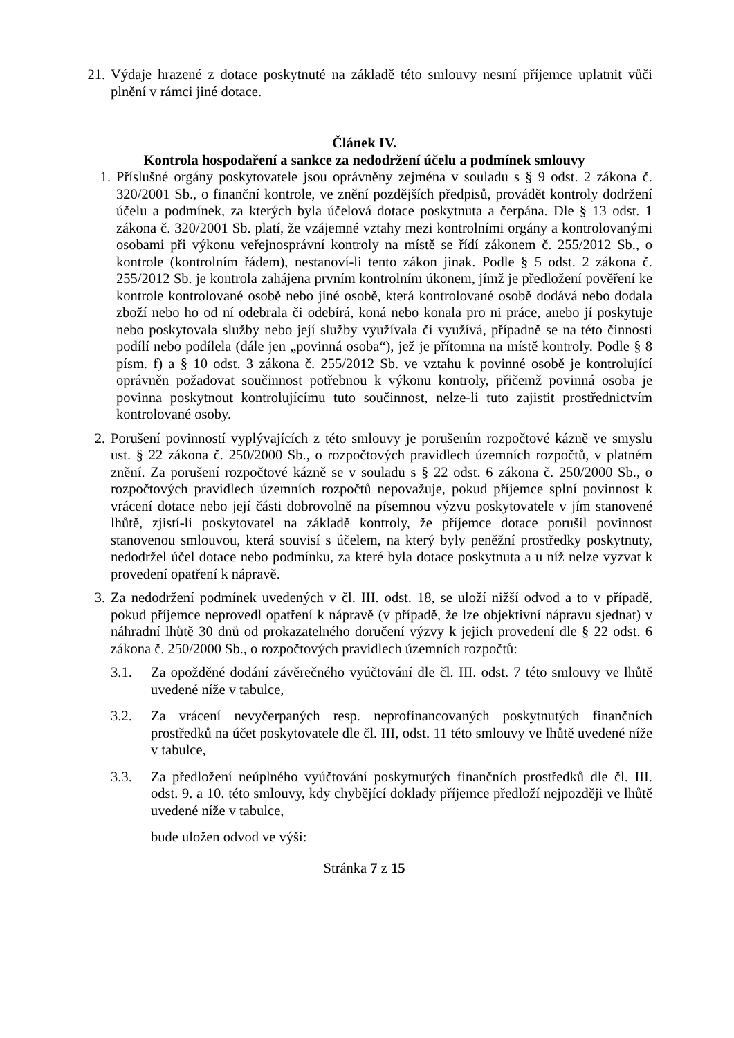21. Výdaje hrazené z dotace poskytnuté na základě této smlouvy nesmí příjemce uplatnit vůči plnění v rámci jiné dotace.
Článek IV.
Kontrola hospodaření a sankce za nedodržení účelu a podmínek smlouvy
1. Příslušné orgány poskytovatele jsou oprávněny zejména v souladu s § 9 odst. 2 zákona č. 320/2001 Sb., o finanční kontrole, ve znění pozdějších předpisů, provádět kontroly dodržení účelu a podmínek, za kterých byla účelová dotace poskytnuta a čerpána. Dle § 13 odst. 1 zákona č. 320/2001 Sb. platí, že vzájemné vztahy mezi kontrolními orgány a kontrolovanými osobami při výkonu veřejnosprávní kontroly na místě se řídí zákonem č. 255/2012 Sb., o kontrole (kontrolním řádem), nestanoví-li tento zákon jinak. Podle § 5 odst. 2 zákona č. 255/2012 Sb. je kontrola zahájena prvním kontrolním úkonem, jímž je předložení pověření ke kontrole kontrolované osobě nebo jiné osobě, která kontrolované osobě dodává nebo dodala zboží nebo ho od ní odebrala či odebírá, koná nebo konala pro ni práce, anebo jí poskytuje nebo poskytovala služby nebo její služby využívala či využívá, případně se na této činnosti podílí nebo podílela (dále jen „povinná osoba“), jež je přítomna na místě kontroly. Podle § 8 písm. f) a § 10 odst. 3 zákona č. 255/2012 Sb. ve vztahu k povinné osobě je kontrolující oprávněn požadovat součinnost potřebnou k výkonu kontroly, přičemž povinná osoba je povinna poskytnout kontrolujícímu tuto součinnost, nelze-li tuto zajistit prostřednictvím kontrolované osoby.
2. Porušení povinností vyplývajících z této smlouvy je porušením rozpočtové kázně ve smyslu ust. § 22 zákona č. 250/2000 Sb., o rozpočtových pravidlech územních rozpočtů, v platném znění. Za porušení rozpočtové kázně se v souladu s § 22 odst. 6 zákona č. 250/2000 Sb., o rozpočtových pravidlech územních rozpočtů nepovažuje, pokud příjemce splní povinnost k vrácení dotace nebo její části dobrovolně na písemnou výzvu poskytovatele v jím stanovené lhůtě, zjistí-li poskytovatel na základě kontroly, že příjemce dotace porušil povinnost stanovenou smlouvou, která souvisí s účelem, na který byly peněžní prostředky poskytnuty, nedodržel účel dotace nebo podmínku, za které byla dotace poskytnuta a u níž nelze vyzvat k provedení opatření k nápravě.
3. Za nedodržení podmínek uvedených v čl. III. odst. 18, se uloží nižší odvod a to v případě, pokud příjemce neprovedl opatření k nápravě (v případě, že lze objektivní nápravu sjednat) v náhradní lhůtě 30 dnů od prokazatelného doručení výzvy k jejich provedení dle § 22 odst. 6 zákona č. 250/2000 Sb., o rozpočtových pravidlech územních rozpočtů:
3.1. Za opožděné dodání závěrečného vyúčtování dle čl. III. odst. 7 této smlouvy ve lhůtě uvedené níže v tabulce,
3.2. Za vrácení nevyčerpaných resp. neprofinancovaných poskytnutých finančních prostředků na účet poskytovatele dle čl. III, odst. 11 této smlouvy ve lhůtě uvedené níže v tabulce,
3.3. Za předložení neúplného vyúčtování poskytnutých finančních prostředků dle čl. III. odst. 9. a 10. této smlouvy, kdy chybějící doklady příjemce předloží nejpozději ve lhůtě uvedené níže v tabulce,
bude uložen odvod ve výši:
Stránka 7 z 15